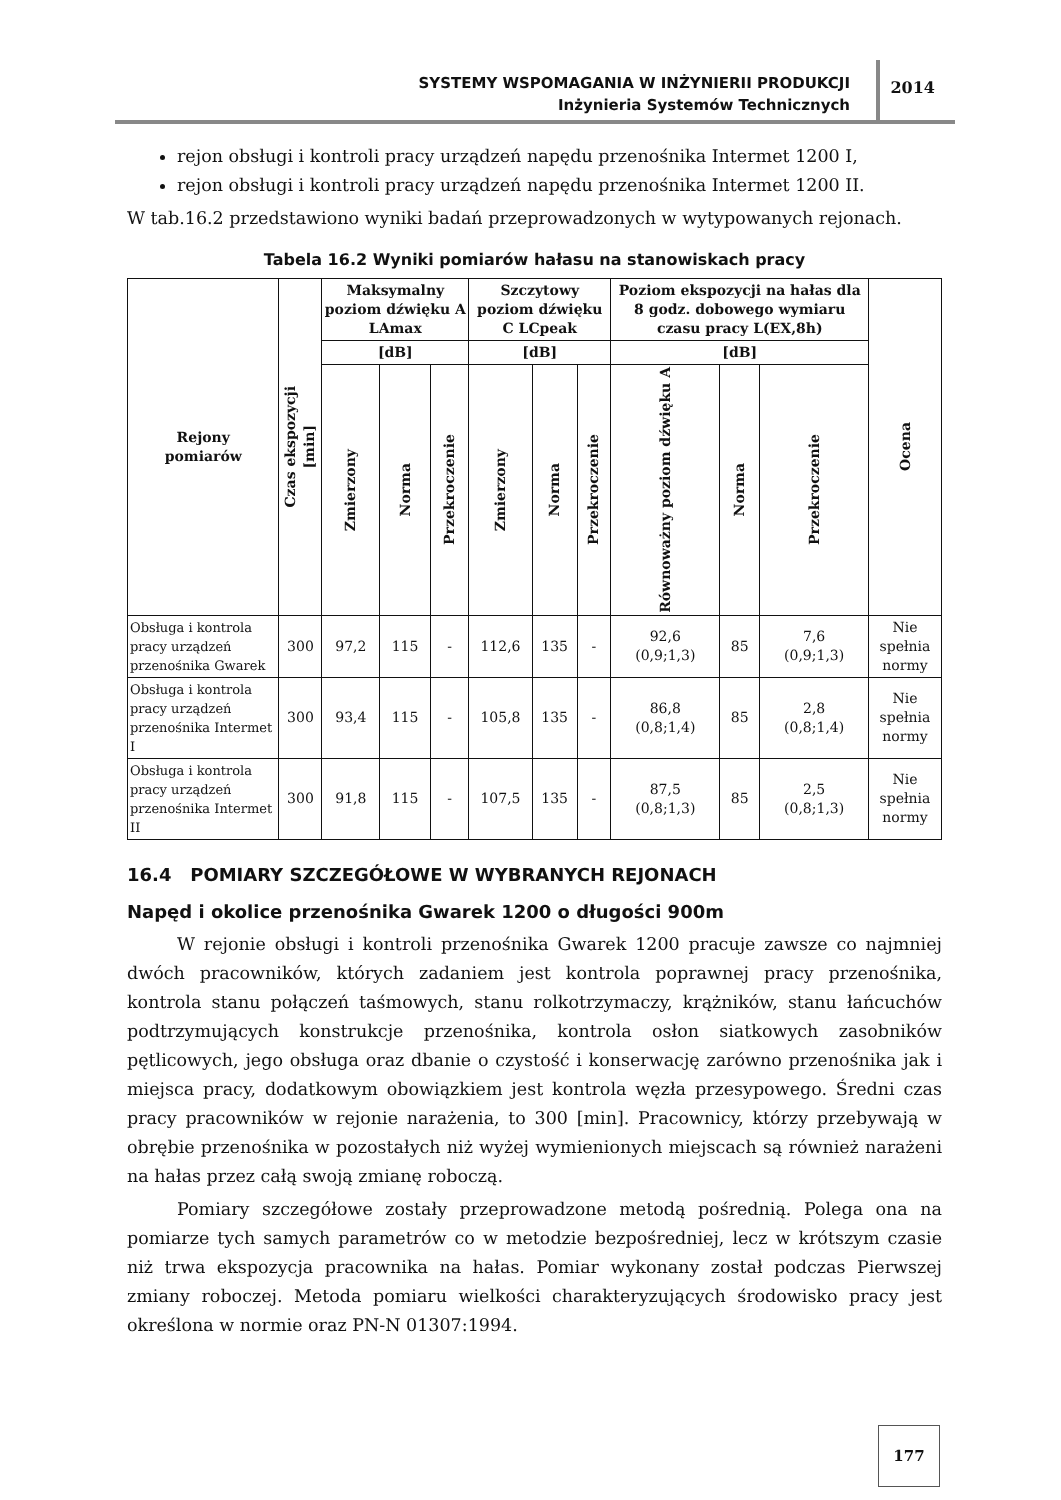SYSTEMY WSPOMAGANIA W INŻYNIERII PRODUKCJI
Inżynieria Systemów Technicznych
2014
rejon obsługi i kontroli pracy urządzeń napędu przenośnika Intermet 1200 I,
rejon obsługi i kontroli pracy urządzeń napędu przenośnika Intermet 1200 II.
W tab.16.2 przedstawiono wyniki badań przeprowadzonych w wytypowanych rejonach.
Tabela 16.2 Wyniki pomiarów hałasu na stanowiskach pracy
| Rejony pomiarów | Czas ekspozycji [min] | Maksymalny poziom dźwięku A LAmax | | | Szczytowy poziom dźwięku C LCpeak | | | Poziom ekspozycji na hałas dla 8 godz. dobowego wymiaru czasu pracy L(EX,8h) | | | Ocena |
| --- | --- | --- | --- | --- | --- | --- | --- | --- | --- | --- | --- |
| | | [dB] | | | [dB] | | | [dB] | | | |
| | | Zmierzony | Norma | Przekroczenie | Zmierzony | Norma | Przekroczenie | Równoważny poziom dźwięku A | Norma | Przekroczenie | |
| Obsługa i kontrola pracy urządzeń przenośnika Gwarek | 300 | 97,2 | 115 | - | 112,6 | 135 | - | 92,6 (0,9;1,3) | 85 | 7,6 (0,9;1,3) | Nie spełnia normy |
| Obsługa i kontrola pracy urządzeń przenośnika Intermet I | 300 | 93,4 | 115 | - | 105,8 | 135 | - | 86,8 (0,8;1,4) | 85 | 2,8 (0,8;1,4) | Nie spełnia normy |
| Obsługa i kontrola pracy urządzeń przenośnika Intermet II | 300 | 91,8 | 115 | - | 107,5 | 135 | - | 87,5 (0,8;1,3) | 85 | 2,5 (0,8;1,3) | Nie spełnia normy |
16.4 POMIARY SZCZEGÓŁOWE W WYBRANYCH REJONACH
Napęd i okolice przenośnika Gwarek 1200 o długości 900m
W rejonie obsługi i kontroli przenośnika Gwarek 1200 pracuje zawsze co najmniej dwóch pracowników, których zadaniem jest kontrola poprawnej pracy przenośnika, kontrola stanu połączeń taśmowych, stanu rolkotrzymaczy, krążników, stanu łańcuchów podtrzymujących konstrukcje przenośnika, kontrola osłon siatkowych zasobników pętlicowych, jego obsługa oraz dbanie o czystość i konserwację zarówno przenośnika jak i miejsca pracy, dodatkowym obowiązkiem jest kontrola węzła przesypowego. Średni czas pracy pracowników w rejonie narażenia, to 300 [min]. Pracownicy, którzy przebywają w obrębie przenośnika w pozostałych niż wyżej wymienionych miejscach są również narażeni na hałas przez całą swoją zmianę roboczą.
Pomiary szczegółowe zostały przeprowadzone metodą pośrednią. Polega ona na pomiarze tych samych parametrów co w metodzie bezpośredniej, lecz w krótszym czasie niż trwa ekspozycja pracownika na hałas. Pomiar wykonany został podczas Pierwszej zmiany roboczej. Metoda pomiaru wielkości charakteryzujących środowisko pracy jest określona w normie oraz PN-N 01307:1994.
177